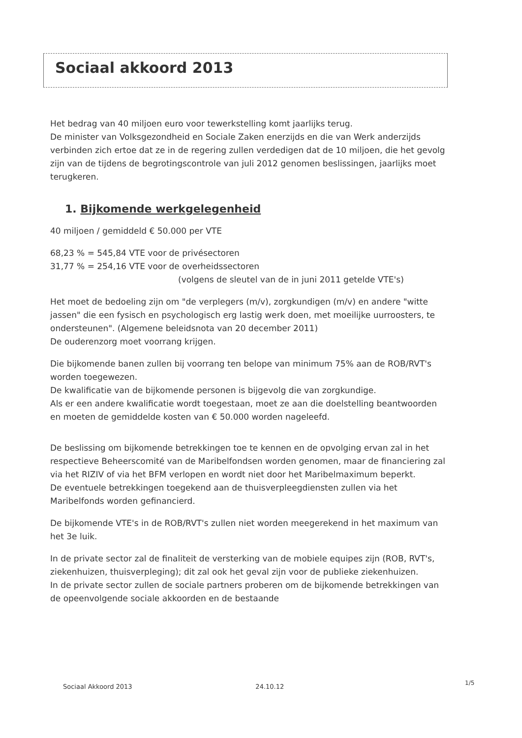Sociaal akkoord 2013
Het bedrag van 40 miljoen euro voor tewerkstelling komt jaarlijks terug.
De minister van Volksgezondheid en Sociale Zaken enerzijds en die van Werk anderzijds verbinden zich ertoe dat ze in de regering zullen verdedigen dat de 10 miljoen, die het gevolg zijn van de tijdens de begrotingscontrole van juli 2012 genomen beslissingen, jaarlijks moet terugkeren.
1. Bijkomende werkgelegenheid
40 miljoen / gemiddeld € 50.000 per VTE
68,23 % = 545,84 VTE voor de privésectoren
31,77 % = 254,16 VTE voor de overheidssectoren
(volgens de sleutel van de in juni 2011 getelde VTE's)
Het moet de bedoeling zijn om "de verplegers (m/v), zorgkundigen (m/v) en andere "witte jassen" die een fysisch en psychologisch erg lastig werk doen, met moeilijke uurroosters, te ondersteunen". (Algemene beleidsnota van 20 december 2011)
De ouderenzorg moet voorrang krijgen.
Die bijkomende banen zullen bij voorrang ten belope van minimum 75% aan de ROB/RVT's worden toegewezen.
De kwalificatie van de bijkomende personen is bijgevolg die van zorgkundige.
Als er een andere kwalificatie wordt toegestaan, moet ze aan die doelstelling beantwoorden en moeten de gemiddelde kosten van € 50.000 worden nageleefd.
De beslissing om bijkomende betrekkingen toe te kennen en de opvolging ervan zal in het respectieve Beheerscomité van de Maribelfondsen worden genomen, maar de financiering zal via het RIZIV of via het BFM verlopen en wordt niet door het Maribelmaximum beperkt.
De eventuele betrekkingen toegekend aan de thuisverpleegdiensten zullen via het Maribelfonds worden gefinancierd.
De bijkomende VTE's in de ROB/RVT's zullen niet worden meegerekend in het maximum van het 3e luik.
In de private sector zal de finaliteit de versterking van de mobiele equipes zijn (ROB, RVT's, ziekenhuizen, thuisverpleging); dit zal ook het geval zijn voor de publieke ziekenhuizen.
In de private sector zullen de sociale partners proberen om de bijkomende betrekkingen van de opeenvolgende sociale akkoorden en de bestaande
Sociaal Akkoord 2013 24.10.12 1/5